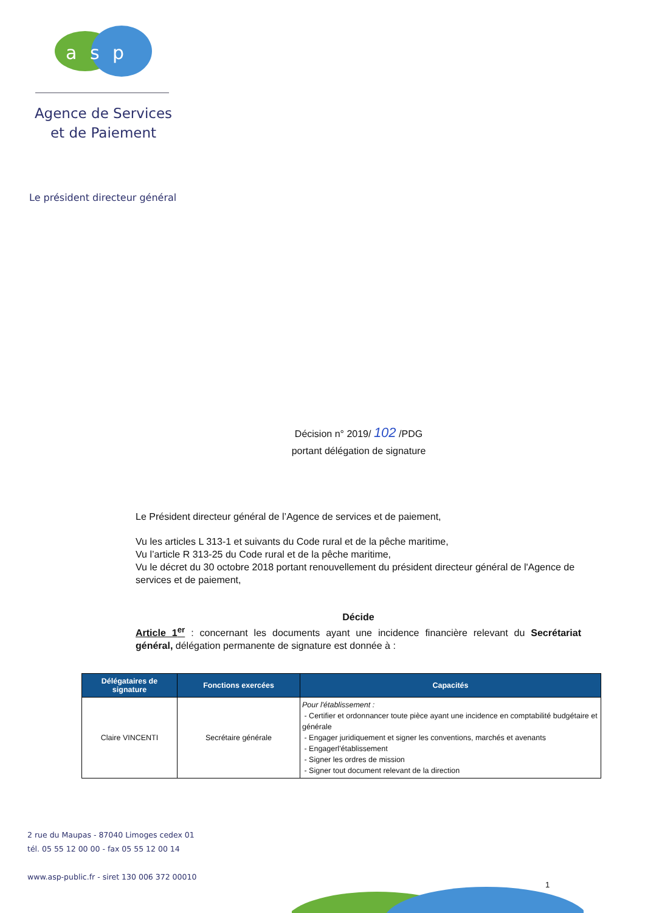a
s
p
Agence de Services
et de Paiement
Le président directeur général
Décision n° 2019/ 102 /PDG
portant délégation de signature
Le Président directeur général de l’Agence de services et de paiement,
Vu les articles L 313-1 et suivants du Code rural et de la pêche maritime,
Vu l’article R 313-25 du Code rural et de la pêche maritime,
Vu le décret du 30 octobre 2018 portant renouvellement du président directeur général de l'Agence de services et de paiement,
Décide
Article 1<sup>er</sup> : concernant les documents ayant une incidence financière relevant du Secrétariat général, délégation permanente de signature est donnée à :
| Délégataires de signature | Fonctions exercées | Capacités |
| --- | --- | --- |
| Claire VINCENTI | Secrétaire générale | Pour l'établissement : - Certifier et ordonnancer toute pièce ayant une incidence en comptabilité budgétaire et générale - Engager juridiquement et signer les conventions, marchés et avenants - Engagerl'établissement - Signer les ordres de mission - Signer tout document relevant de la direction |
2 rue du Maupas - 87040 Limoges cedex 01
tél. 05 55 12 00 00 - fax 05 55 12 00 14
www.asp-public.fr - siret 130 006 372 00010
1